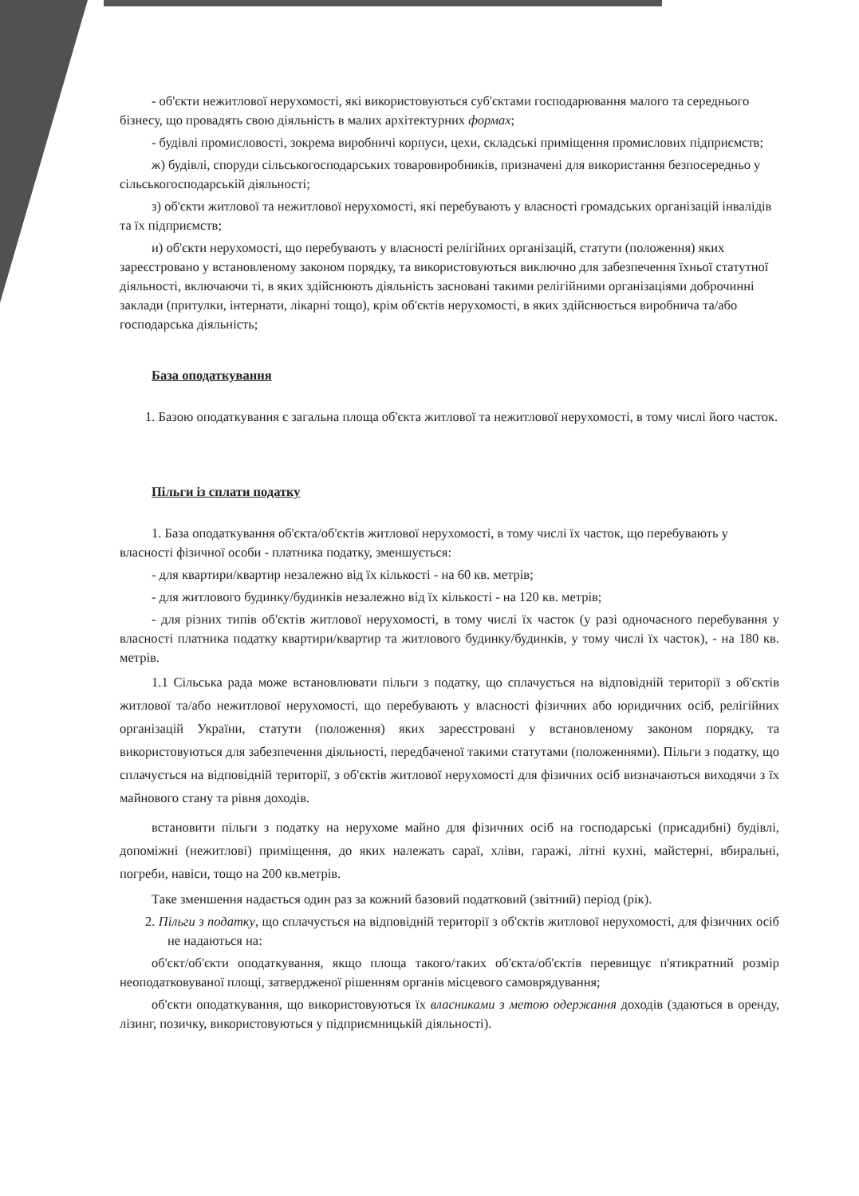- об'єкти нежитлової нерухомості, які використовуються суб'єктами господарювання малого та середнього бізнесу, що провадять свою діяльність в малих архітектурних формах;
- будівлі промисловості, зокрема виробничі корпуси, цехи, складські приміщення промислових підприємств;
ж) будівлі, споруди сільськогосподарських товаровиробників, призначені для використання безпосередньо у сільськогосподарській діяльності;
з) об'єкти житлової та нежитлової нерухомості, які перебувають у власності громадських організацій інвалідів та їх підприємств;
и) об'єкти нерухомості, що перебувають у власності релігійних організацій, статути (положення) яких зареєстровано у встановленому законом порядку, та використовуються виключно для забезпечення їхньої статутної діяльності, включаючи ті, в яких здійснюють діяльність засновані такими релігійними організаціями доброчинні заклади (притулки, інтернати, лікарні тощо), крім об'єктів нерухомості, в яких здійснюється виробнича та/або господарська діяльність;
База оподаткування
1. Базою оподаткування є загальна площа об'єкта житлової та нежитлової нерухомості, в тому числі його часток.
Пільги із сплати податку
1. База оподаткування об'єкта/об'єктів житлової нерухомості, в тому числі їх часток, що перебувають у власності фізичної особи - платника податку, зменшується:
- для квартири/квартир незалежно від їх кількості - на 60 кв. метрів;
- для житлового будинку/будинків незалежно від їх кількості - на 120 кв. метрів;
- для різних типів об'єктів житлової нерухомості, в тому числі їх часток (у разі одночасного перебування у власності платника податку квартири/квартир та житлового будинку/будинків, у тому числі їх часток), - на 180 кв. метрів.
1.1 Сільська рада може встановлювати пільги з податку, що сплачується на відповідній території з об'єктів житлової та/або нежитлової нерухомості, що перебувають у власності фізичних або юридичних осіб, релігійних організацій України, статути (положення) яких зареєстровані у встановленому законом порядку, та використовуються для забезпечення діяльності, передбаченої такими статутами (положеннями). Пільги з податку, що сплачується на відповідній території, з об'єктів житлової нерухомості для фізичних осіб визначаються виходячи з їх майнового стану та рівня доходів.
встановити пільги з податку на нерухоме майно для фізичних осіб на господарські (присадибні) будівлі, допоміжні (нежитлові) приміщення, до яких належать сараї, хліви, гаражі, літні кухні, майстерні, вбиральні, погреби, навіси, тощо на 200 кв.метрів.
Таке зменшення надається один раз за кожний базовий податковий (звітний) період (рік).
2. Пільги з податку, що сплачується на відповідній території з об'єктів житлової нерухомості, для фізичних осіб не надаються на:
об'єкт/об'єкти оподаткування, якщо площа такого/таких об'єкта/об'єктів перевищує п'ятикратний розмір неоподатковуваної площі, затвердженої рішенням органів місцевого самоврядування;
об'єкти оподаткування, що використовуються їх власниками з метою одержання доходів (здаються в оренду, лізинг, позичку, використовуються у підприємницькій діяльності).